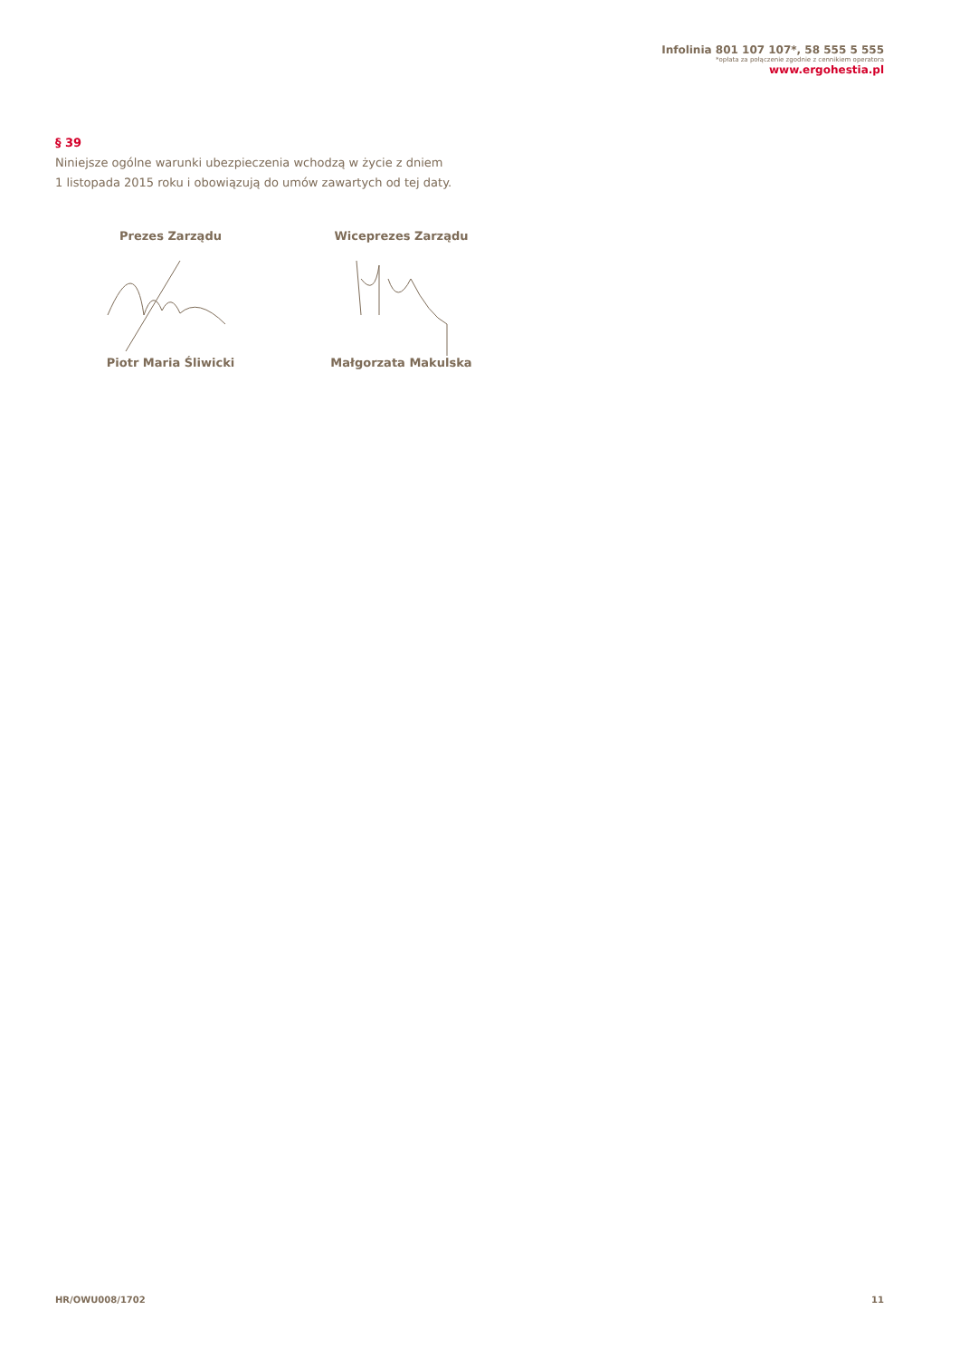Infolinia 801 107 107*, 58 555 5 555
*opłata za połączenie zgodnie z cennikiem operatora
www.ergohestia.pl
§ 39
Niniejsze ogólne warunki ubezpieczenia wchodzą w życie z dniem
1 listopada 2015 roku i obowiązują do umów zawartych od tej daty.
Prezes Zarządu
Piotr Maria Śliwicki
Wiceprezes Zarządu
Małgorzata Makulska
HR/OWU008/1702 11